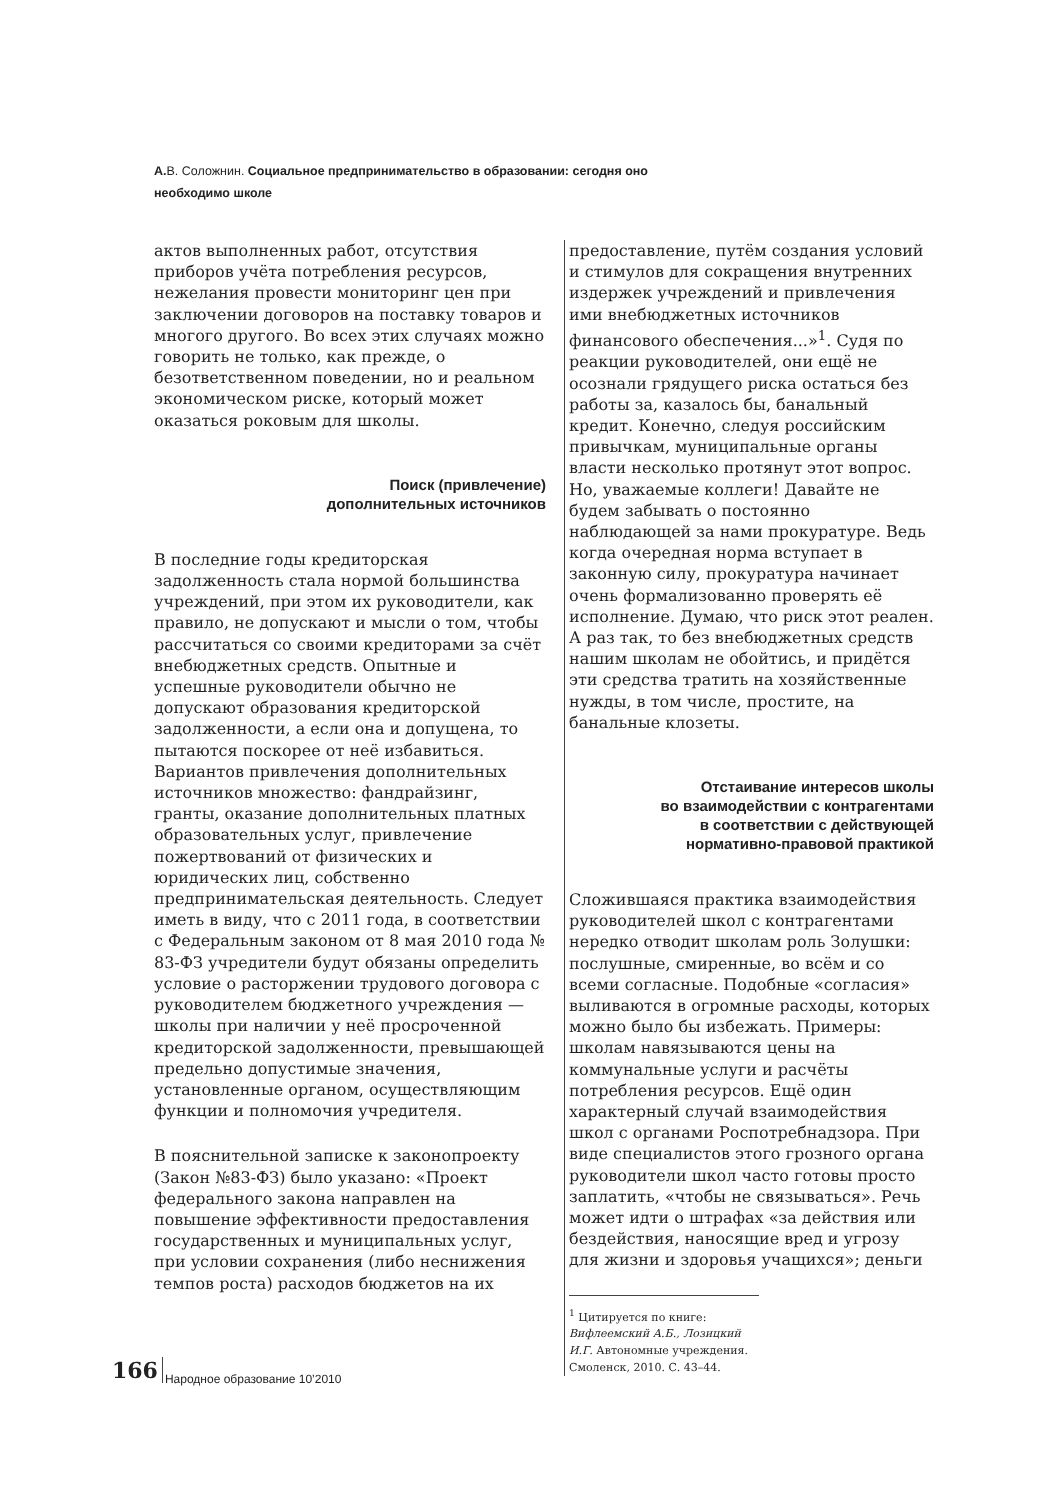А. В. Соложнин. Социальное предпринимательство в образовании: сегодня оно необходимо школе
актов выполненных работ, отсутствия приборов учёта потребления ресурсов, нежелания провести мониторинг цен при заключении договоров на поставку товаров и многого другого. Во всех этих случаях можно говорить не только, как прежде, о безответственном поведении, но и реальном экономическом риске, который может оказаться роковым для школы.
Поиск (привлечение)
дополнительных источников
В последние годы кредиторская задолженность стала нормой большинства учреждений, при этом их руководители, как правило, не допускают и мысли о том, чтобы рассчитаться со своими кредиторами за счёт внебюджетных средств. Опытные и успешные руководители обычно не допускают образования кредиторской задолженности, а если она и допущена, то пытаются поскорее от неё избавиться. Вариантов привлечения дополнительных источников множество: фандрайзинг, гранты, оказание дополнительных платных образовательных услуг, привлечение пожертвований от физических и юридических лиц, собственно предпринимательская деятельность. Следует иметь в виду, что с 2011 года, в соответствии с Федеральным законом от 8 мая 2010 года № 83-ФЗ учредители будут обязаны определить условие о расторжении трудового договора с руководителем бюджетного учреждения — школы при наличии у неё просроченной кредиторской задолженности, превышающей предельно допустимые значения, установленные органом, осуществляющим функции и полномочия учредителя.
В пояснительной записке к законопроекту (Закон №83-ФЗ) было указано: «Проект федерального закона направлен на повышение эффективности предоставления государственных и муниципальных услуг, при условии сохранения (либо неснижения темпов роста) расходов бюджетов на их
предоставление, путём создания условий и стимулов для сокращения внутренних издержек учреждений и привлечения ими внебюджетных источников финансового обеспечения...»<sup>1</sup>. Судя по реакции руководителей, они ещё не осознали грядущего риска остаться без работы за, казалось бы, банальный кредит. Конечно, следуя российским привычкам, муниципальные органы власти несколько протянут этот вопрос. Но, уважаемые коллеги! Давайте не будем забывать о постоянно наблюдающей за нами прокуратуре. Ведь когда очередная норма вступает в законную силу, прокуратура начинает очень формализованно проверять её исполнение. Думаю, что риск этот реален. А раз так, то без внебюджетных средств нашим школам не обойтись, и придётся эти средства тратить на хозяйственные нужды, в том числе, простите, на банальные клозеты.
Отстаивание интересов школы
во взаимодействии с контрагентами
в соответствии с действующей
нормативно-правовой практикой
Сложившаяся практика взаимодействия руководителей школ с контрагентами нередко отводит школам роль Золушки: послушные, смиренные, во всём и со всеми согласные. Подобные «согласия» выливаются в огромные расходы, которых можно было бы избежать. Примеры: школам навязываются цены на коммунальные услуги и расчёты потребления ресурсов. Ещё один характерный случай взаимодействия школ с органами Роспотребнадзора. При виде специалистов этого грозного органа руководители школ часто готовы просто заплатить, «чтобы не связываться». Речь может идти о штрафах «за действия или бездействия, наносящие вред и угрозу для жизни и здоровья учащихся»; деньги
<sup>1</sup> Цитируется по книге: Вифлеемский А.Б., Лозицкий И.Г. Автономные учреждения. Смоленск, 2010. С. 43–44.
166 Народное образование 10’2010